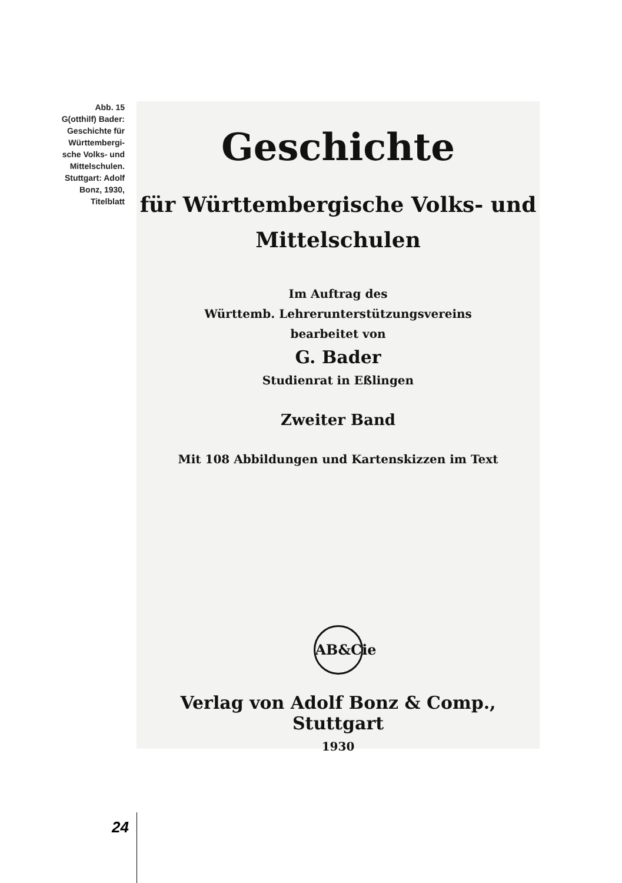Abb. 15
G(otthilf) Bader:
Geschichte für
Württembergi-
sche Volks- und
Mittelschulen.
Stuttgart: Adolf
Bonz, 1930,
Titelblatt
Geschichte
für Württembergische Volks- und
Mittelschulen
Im Auftrag des
Württemb. Lehrerunterstützungsvereins
bearbeitet von
G. Bader
Studienrat in Eßlingen
Zweiter Band
Mit 108 Abbildungen und Kartenskizzen im Text
AB&Cie
Verlag von Adolf Bonz & Comp., Stuttgart
1930
24